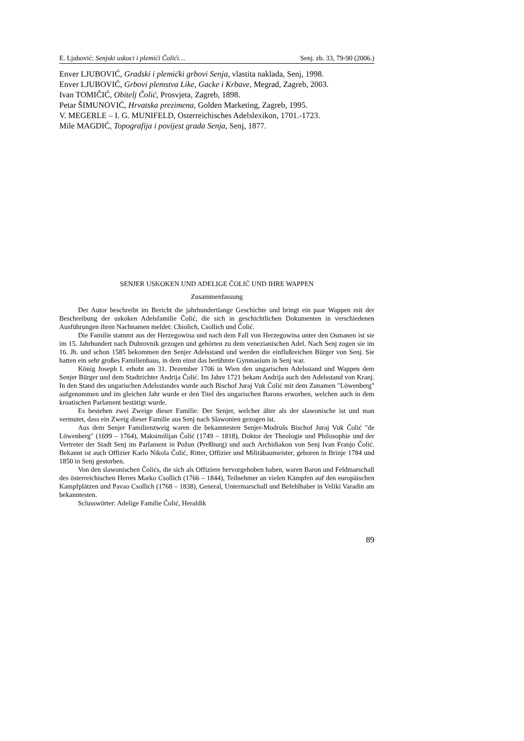E. Ljubović: Senjski uskoci i plemići Čolići… Senj. zb. 33, 79-90 (2006.)
Enver LJUBOVIĆ, Gradski i plemićki grbovi Senja, vlastita naklada, Senj, 1998.
Enver LJUBOVIĆ, Grbovi plemstva Like, Gacke i Krbave, Megrad, Zagreb, 2003.
Ivan TOMIČIĆ, Obitelj Čolić, Prosvjeta, Zagreb, 1898.
Petar ŠIMUNOVIĆ, Hrvatska prezimena, Golden Marketing, Zagreb, 1995.
V. MEGERLE – I. G. MUNIFELD, Osterreichisches Adelslexikon, 1701.-1723.
Mile MAGDIĆ, Topografija i povijest grada Senja, Senj, 1877.
SENJER USKOKEN UND ADELIGE ČOLIĆ UND IHRE WAPPEN
Zusammenfassung
Der Autor beschreibt im Bericht die jahrhundertlange Geschichte und bringt ein paar Wappen mit der Beschreibung der uskoken Adelsfamilie Čolić, die sich in geschichtlichen Dokumenten in verschiedenen Ausführungen ihren Nachnamen meldet: Chiolich, Csollich und Čolić.
Die Familie stammt aus der Herzegowina und nach dem Fall von Herzegowina unter den Osmanen ist sie im 15. Jahrhundert nach Dubrovnik gezogen und gehörten zu dem venezianischen Adel. Nach Senj zogen sie im 16. Jh. und schon 1585 bekommen den Senjer Adelsstand und werden die einflußreichen Bürger von Senj. Sie hatten ein sehr großes Familienhaus, in dem einst das berühmte Gymnasium in Senj war.
König Joseph I. erhobt am 31. Dezember 1706 in Wien den ungarischen Adelsstand und Wappen dem Senjer Bürger und dem Stadtrichter Andrija Čolić. Im Jahre 1721 bekam Andrija auch den Adelsstand von Kranj. In den Stand des ungarischen Adelsstandes wurde auch Bischof Juraj Vuk Čolić mit dem Zunamen "Löwenberg" aufgenommen und im gleichen Jahr wurde er den Titel des ungarischen Barons erworben, welchen auch in dem kroatischen Parlament bestätigt wurde.
Es bestehen zwei Zweige dieser Familie: Der Senjer, welcher älter als der slawonische ist und man vermutet, dass ein Zweig dieser Familie aus Senj nach Slawonien gezogen ist.
Aus dem Senjer Familienzweig waren die bekanntesten Senjer-Modrušs Bischof Juraj Vuk Čolić "de Löwenberg" (1699 – 1764), Maksimilijan Čolić (1749 – 1818), Doktor der Theologie und Philosophie und der Vertreter der Stadt Senj im Parlament in Požun (Preßburg) und auch Archidiakon von Senj Ivan Franjo Čolić. Bekannt ist auch Offizier Karlo Nikola Čolić, Ritter, Offizier und Militäbaumeister, geboren in Brinje 1784 und 1850 in Senj gestorben.
Von den slawonischen Čolićs, die sich als Offiziere hervorgehoben haben, waren Baron und Feldmarschall des österreichischen Herres Marko Csollich (1766 – 1844), Teilnehmer an vielen Kämpfen auf den europäischen Kampfplätzen und Pavao Csollich (1768 – 1838), General, Untermarschall und Befehlhaber in Veliki Varadin am bekanntesten.
Sclusswörter: Adelige Familie Čolić, Heraldik
89